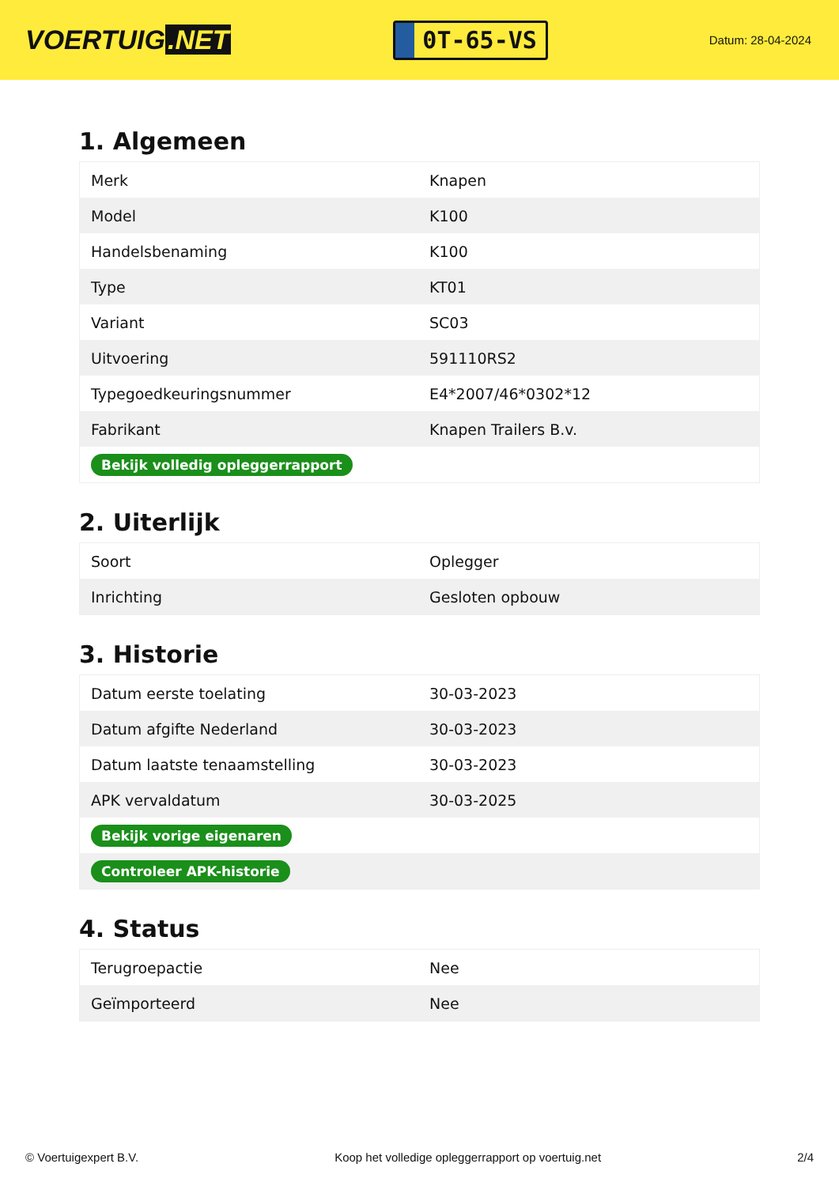VOERTUIG.NET
0T-65-VS
Datum: 28-04-2024
1. Algemeen
| Merk | Knapen |
| Model | K100 |
| Handelsbenaming | K100 |
| Type | KT01 |
| Variant | SC03 |
| Uitvoering | 591110RS2 |
| Typegoedkeuringsnummer | E4*2007/46*0302*12 |
| Fabrikant | Knapen Trailers B.v. |
| Bekijk volledig opleggerrapport | |
2. Uiterlijk
| Soort | Oplegger |
| Inrichting | Gesloten opbouw |
3. Historie
| Datum eerste toelating | 30-03-2023 |
| Datum afgifte Nederland | 30-03-2023 |
| Datum laatste tenaamstelling | 30-03-2023 |
| APK vervaldatum | 30-03-2025 |
| Bekijk vorige eigenaren | |
| Controleer APK-historie | |
4. Status
| Terugroepactie | Nee |
| Geïmporteerd | Nee |
© Voertuigexpert B.V. Koop het volledige opleggerrapport op voertuig.net 2/4